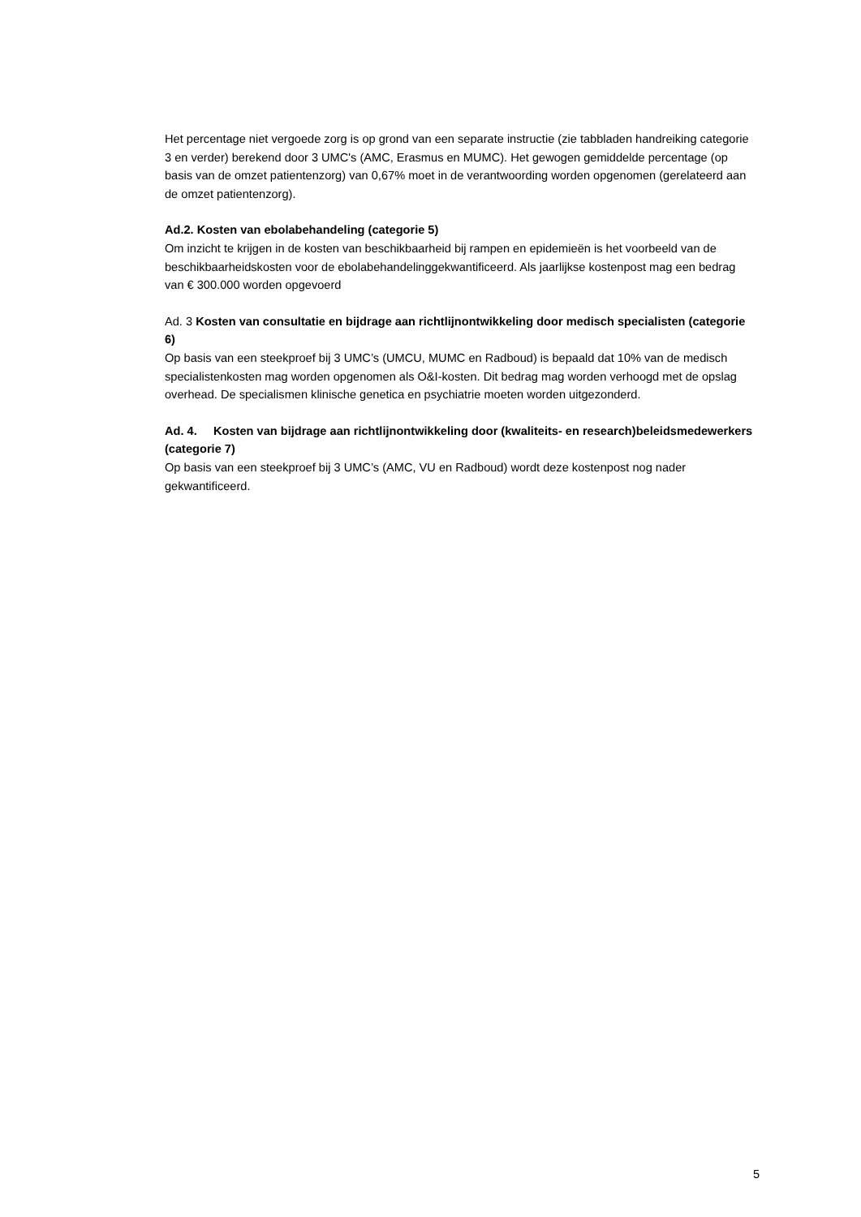Het percentage niet vergoede zorg is op grond van een separate instructie (zie tabbladen handreiking categorie 3 en verder) berekend door 3 UMC's (AMC, Erasmus en MUMC). Het gewogen gemiddelde percentage (op basis van de omzet patientenzorg) van 0,67% moet in de verantwoording worden opgenomen (gerelateerd aan de omzet patientenzorg).
Ad.2. Kosten van ebolabehandeling (categorie 5)
Om inzicht te krijgen in de kosten van beschikbaarheid bij rampen en epidemieën is het voorbeeld van de beschikbaarheidskosten voor de ebolabehandelinggekwantificeerd. Als jaarlijkse kostenpost mag een bedrag van € 300.000 worden opgevoerd
Ad. 3 Kosten van consultatie en bijdrage aan richtlijnontwikkeling door medisch specialisten (categorie 6)
Op basis van een steekproef bij 3 UMC’s (UMCU, MUMC en Radboud) is bepaald dat 10% van de medisch specialistenkosten mag worden opgenomen als O&I-kosten. Dit bedrag mag worden verhoogd met de opslag overhead. De specialismen klinische genetica en psychiatrie moeten worden uitgezonderd.
Ad. 4. Kosten van bijdrage aan richtlijnontwikkeling door (kwaliteits- en research)beleidsmedewerkers (categorie 7)
Op basis van een steekproef bij 3 UMC’s (AMC, VU en Radboud) wordt deze kostenpost nog nader gekwantificeerd.
5